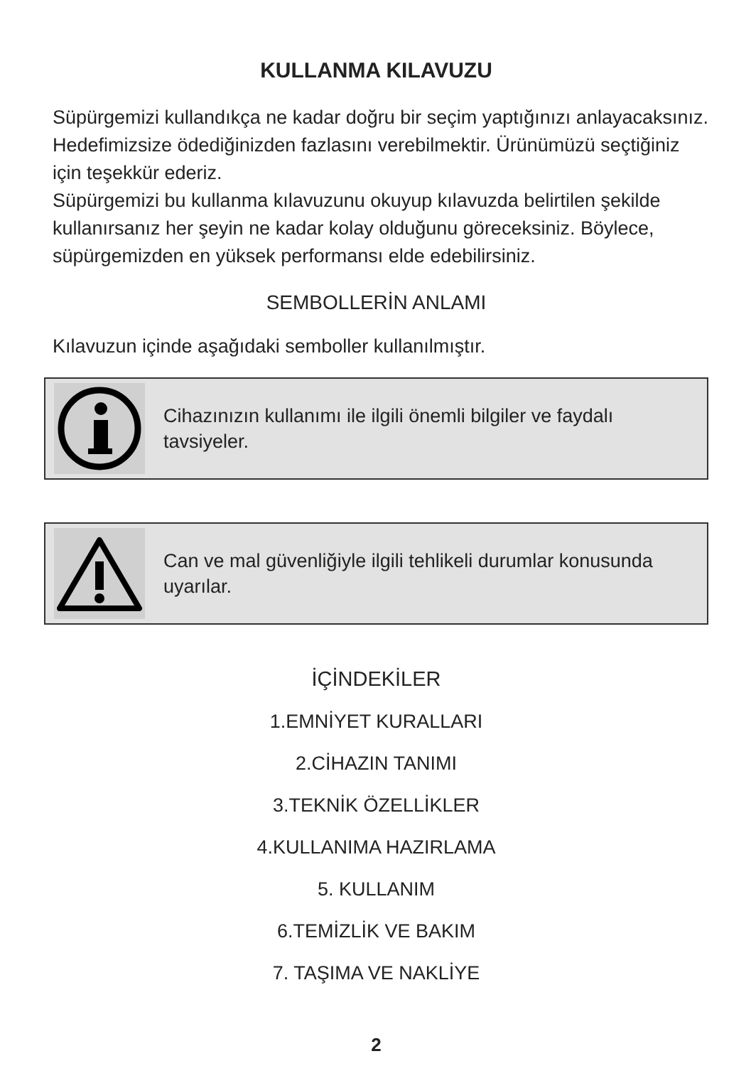KULLANMA KILAVUZU
Süpürgemizi kullandıkça ne kadar doğru bir seçim yaptığınızı anlayacaksınız. Hedefimizsize ödediğinizden fazlasını verebilmektir. Ürünümüzü seçtiğiniz için teşekkür ederiz.
Süpürgemizi bu kullanma kılavuzunu okuyup kılavuzda belirtilen şekilde kullanırsanız her şeyin ne kadar kolay olduğunu göreceksiniz. Böylece, süpürgemizden en yüksek performansı elde edebilirsiniz.
SEMBOLLERİN ANLAMI
Kılavuzun içinde aşağıdaki semboller kullanılmıştır.
Cihazınızın kullanımı ile ilgili önemli bilgiler ve faydalı tavsiyeler.
Can ve mal güvenliğiyle ilgili tehlikeli durumlar konusunda uyarılar.
İÇİNDEKİLER
1.EMNİYET KURALLARI
2.CİHAZIN TANIMI
3.TEKNİK ÖZELLİKLER
4.KULLANIMA HAZIRLAMA
5. KULLANIM
6.TEMİZLİK VE BAKIM
7. TAŞIMA VE NAKLİYE
2